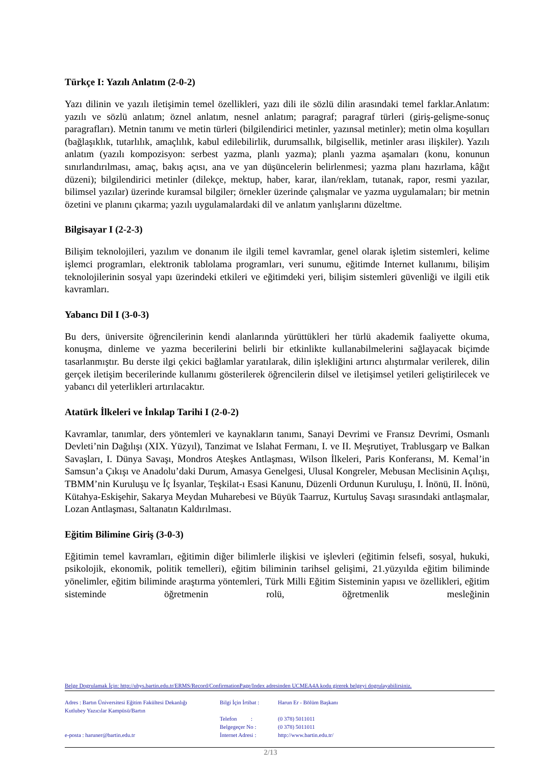Türkçe I: Yazılı Anlatım (2-0-2)
Yazı dilinin ve yazılı iletişimin temel özellikleri, yazı dili ile sözlü dilin arasındaki temel farklar.Anlatım: yazılı ve sözlü anlatım; öznel anlatım, nesnel anlatım; paragraf; paragraf türleri (giriş-gelişme-sonuç paragrafları). Metnin tanımı ve metin türleri (bilgilendirici metinler, yazınsal metinler); metin olma koşulları (bağlaşıklık, tutarlılık, amaçlılık, kabul edilebilirlik, durumsallık, bilgisellik, metinler arası ilişkiler). Yazılı anlatım (yazılı kompozisyon: serbest yazma, planlı yazma); planlı yazma aşamaları (konu, konunun sınırlandırılması, amaç, bakış açısı, ana ve yan düşüncelerin belirlenmesi; yazma planı hazırlama, kâğıt düzeni); bilgilendirici metinler (dilekçe, mektup, haber, karar, ilan/reklam, tutanak, rapor, resmi yazılar, bilimsel yazılar) üzerinde kuramsal bilgiler; örnekler üzerinde çalışmalar ve yazma uygulamaları; bir metnin özetini ve planını çıkarma; yazılı uygulamalardaki dil ve anlatım yanlışlarını düzeltme.
Bilgisayar I (2-2-3)
Bilişim teknolojileri, yazılım ve donanım ile ilgili temel kavramlar, genel olarak işletim sistemleri, kelime işlemci programları, elektronik tablolama programları, veri sunumu, eğitimde Internet kullanımı, bilişim teknolojilerinin sosyal yapı üzerindeki etkileri ve eğitimdeki yeri, bilişim sistemleri güvenliği ve ilgili etik kavramları.
Yabancı Dil I (3-0-3)
Bu ders, üniversite öğrencilerinin kendi alanlarında yürüttükleri her türlü akademik faaliyette okuma, konuşma, dinleme ve yazma becerilerini belirli bir etkinlikte kullanabilmelerini sağlayacak biçimde tasarlanmıştır. Bu derste ilgi çekici bağlamlar yaratılarak, dilin işlekliğini artırıcı alıştırmalar verilerek, dilin gerçek iletişim becerilerinde kullanımı gösterilerek öğrencilerin dilsel ve iletişimsel yetileri geliştirilecek ve yabancı dil yeterlikleri artırılacaktır.
Atatürk İlkeleri ve İnkılap Tarihi I (2-0-2)
Kavramlar, tanımlar, ders yöntemleri ve kaynakların tanımı, Sanayi Devrimi ve Fransız Devrimi, Osmanlı Devleti’nin Dağılışı (XIX. Yüzyıl), Tanzimat ve Islahat Fermanı, I. ve II. Meşrutiyet, Trablusgarp ve Balkan Savaşları, I. Dünya Savaşı, Mondros Ateşkes Antlaşması, Wilson İlkeleri, Paris Konferansı, M. Kemal’in Samsun’a Çıkışı ve Anadolu’daki Durum, Amasya Genelgesi, Ulusal Kongreler, Mebusan Meclisinin Açılışı, TBMM’nin Kuruluşu ve İç İsyanlar, Teşkilat-ı Esasi Kanunu, Düzenli Ordunun Kuruluşu, I. İnönü, II. İnönü, Kütahya-Eskişehir, Sakarya Meydan Muharebesi ve Büyük Taarruz, Kurtuluş Savaşı sırasındaki antlaşmalar, Lozan Antlaşması, Saltanatın Kaldırılması.
Eğitim Bilimine Giriş (3-0-3)
Eğitimin temel kavramları, eğitimin diğer bilimlerle ilişkisi ve işlevleri (eğitimin felsefi, sosyal, hukuki, psikolojik, ekonomik, politik temelleri), eğitim biliminin tarihsel gelişimi, 21.yüzyılda eğitim biliminde yönelimler, eğitim biliminde araştırma yöntemleri, Türk Milli Eğitim Sisteminin yapısı ve özellikleri, eğitim sisteminde öğretmenin rolü, öğretmenlik mesleğinin
Belge Dogrulamak İçin: http://ubys.bartin.edu.tr/ERMS/Record/ConfirmationPage/Index adresinden UCMEA4A kodu girerek belgeyi dogrulayabilirsiniz.
Adres : Bartın Üniversitesi Eğitim Fakültesi Dekanlığı
Kutlubey Yazıcılar Kampüsü/Bartın
e-posta : haruner@bartin.edu.tr
Bilgi İçin İrtibat :
Telefon :
Belgegeçer No :
İnternet Adresi :
Harun Er - Bölüm Başkanı
(0 378) 5011011
(0 378) 5011011
http://www.bartin.edu.tr/
2/13